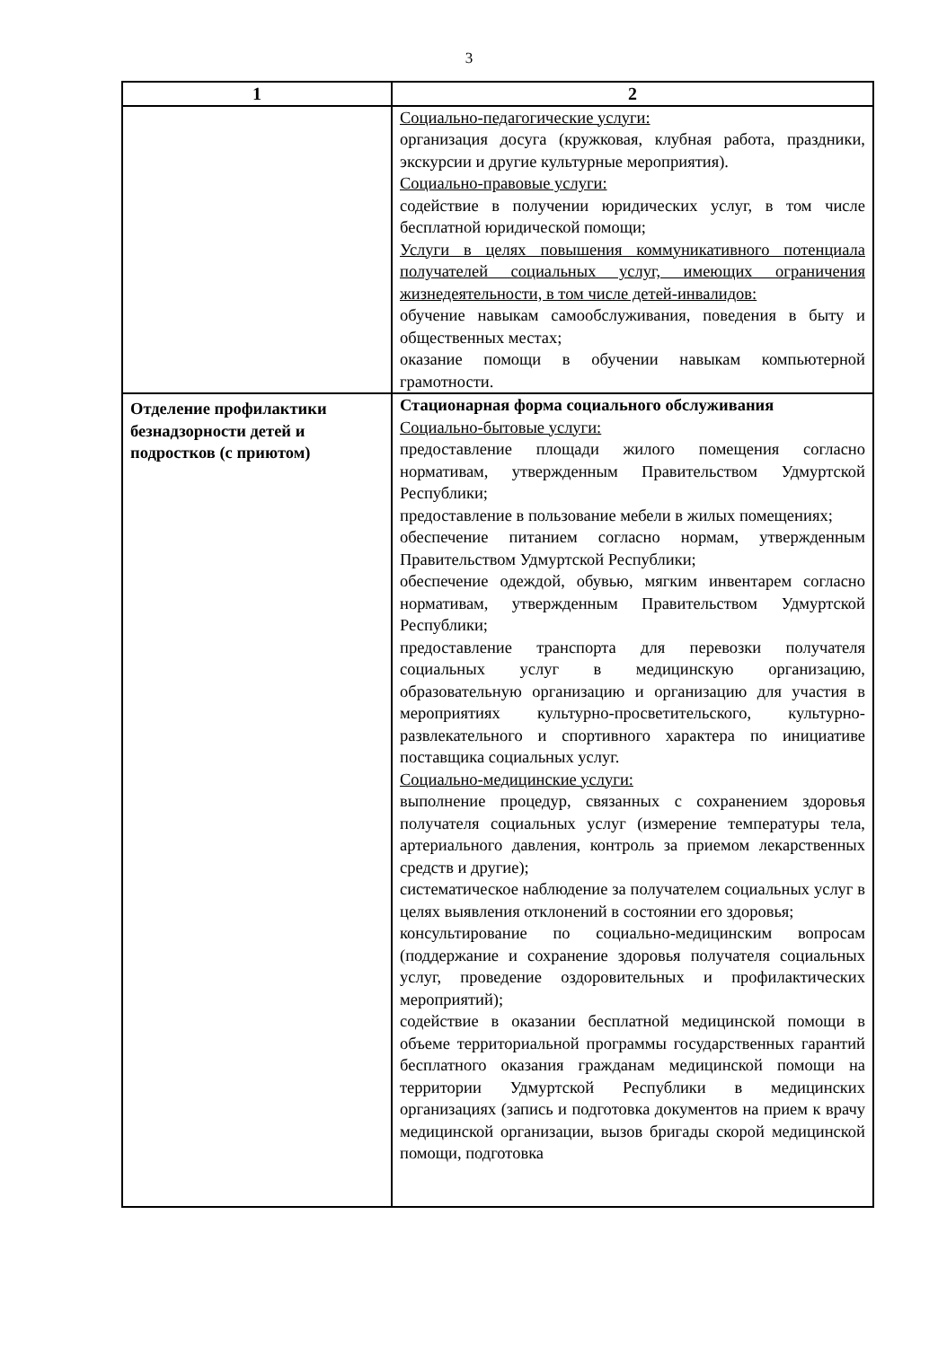3
| 1 | 2 |
| --- | --- |
| | Социально-педагогические услуги: организация досуга (кружковая, клубная работа, праздники, экскурсии и другие культурные мероприятия). Социально-правовые услуги: содействие в получении юридических услуг, в том числе бесплатной юридической помощи; Услуги в целях повышения коммуникативного потенциала получателей социальных услуг, имеющих ограничения жизнедеятельности, в том числе детей-инвалидов: обучение навыкам самообслуживания, поведения в быту и общественных местах; оказание помощи в обучении навыкам компьютерной грамотности. |
| Отделение профилактики безнадзорности детей и подростков (с приютом) | Стационарная форма социального обслуживания Социально-бытовые услуги: предоставление площади жилого помещения согласно нормативам, утвержденным Правительством Удмуртской Республики; предоставление в пользование мебели в жилых помещениях; обеспечение питанием согласно нормам, утвержденным Правительством Удмуртской Республики; обеспечение одеждой, обувью, мягким инвентарем согласно нормативам, утвержденным Правительством Удмуртской Республики; предоставление транспорта для перевозки получателя социальных услуг в медицинскую организацию, образовательную организацию и организацию для участия в мероприятиях культурно-просветительского, культурно-развлекательного и спортивного характера по инициативе поставщика социальных услуг. Социально-медицинские услуги: выполнение процедур, связанных с сохранением здоровья получателя социальных услуг (измерение температуры тела, артериального давления, контроль за приемом лекарственных средств и другие); систематическое наблюдение за получателем социальных услуг в целях выявления отклонений в состоянии его здоровья; консультирование по социально-медицинским вопросам (поддержание и сохранение здоровья получателя социальных услуг, проведение оздоровительных и профилактических мероприятий); содействие в оказании бесплатной медицинской помощи в объеме территориальной программы государственных гарантий бесплатного оказания гражданам медицинской помощи на территории Удмуртской Республики в медицинских организациях (запись и подготовка документов на прием к врачу медицинской организации, вызов бригады скорой медицинской помощи, подготовка |